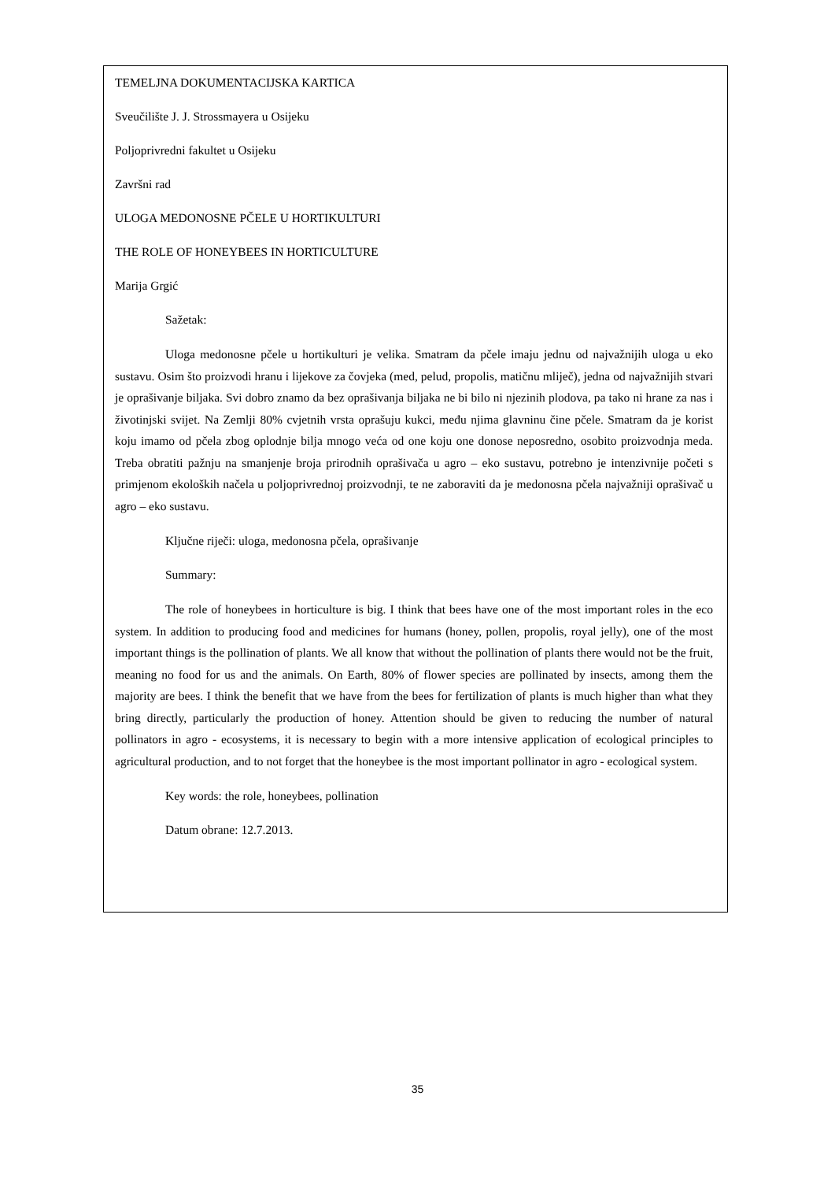TEMELJNA DOKUMENTACIJSKA KARTICA
Sveučilište J. J. Strossmayera u Osijeku
Poljoprivredni fakultet u Osijeku
Završni rad
ULOGA MEDONOSNE PČELE U HORTIKULTURI
THE ROLE OF HONEYBEES IN HORTICULTURE
Marija Grgić
Sažetak:
Uloga medonosne pčele u hortikulturi je velika. Smatram da pčele imaju jednu od najvažnijih uloga u eko sustavu. Osim što proizvodi hranu i lijekove za čovjeka (med, pelud, propolis, matičnu mliječ), jedna od najvažnijih stvari je oprašivanje biljaka. Svi dobro znamo da bez oprašivanja biljaka ne bi bilo ni njezinih plodova, pa tako ni hrane za nas i životinjski svijet. Na Zemlji 80% cvjetnih vrsta oprašuju kukci, među njima glavninu čine pčele. Smatram da je korist koju imamo od pčela zbog oplodnje bilja mnogo veća od one koju one donose neposredno, osobito proizvodnja meda. Treba obratiti pažnju na smanjenje broja prirodnih oprašivača u agro – eko sustavu, potrebno je intenzivnije početi s primjenom ekoloških načela u poljoprivrednoj proizvodnji, te ne zaboraviti da je medonosna pčela najvažniji oprašivač u agro – eko sustavu.
Ključne riječi: uloga, medonosna pčela, oprašivanje
Summary:
The role of honeybees in horticulture is big. I think that bees have one of the most important roles in the eco system. In addition to producing food and medicines for humans (honey, pollen, propolis, royal jelly), one of the most important things is the pollination of plants. We all know that without the pollination of plants there would not be the fruit, meaning no food for us and the animals. On Earth, 80% of flower species are pollinated by insects, among them the majority are bees. I think the benefit that we have from the bees for fertilization of plants is much higher than what they bring directly, particularly the production of honey. Attention should be given to reducing the number of natural pollinators in agro - ecosystems, it is necessary to begin with a more intensive application of ecological principles to agricultural production, and to not forget that the honeybee is the most important pollinator in agro - ecological system.
Key words: the role, honeybees, pollination
Datum obrane: 12.7.2013.
35